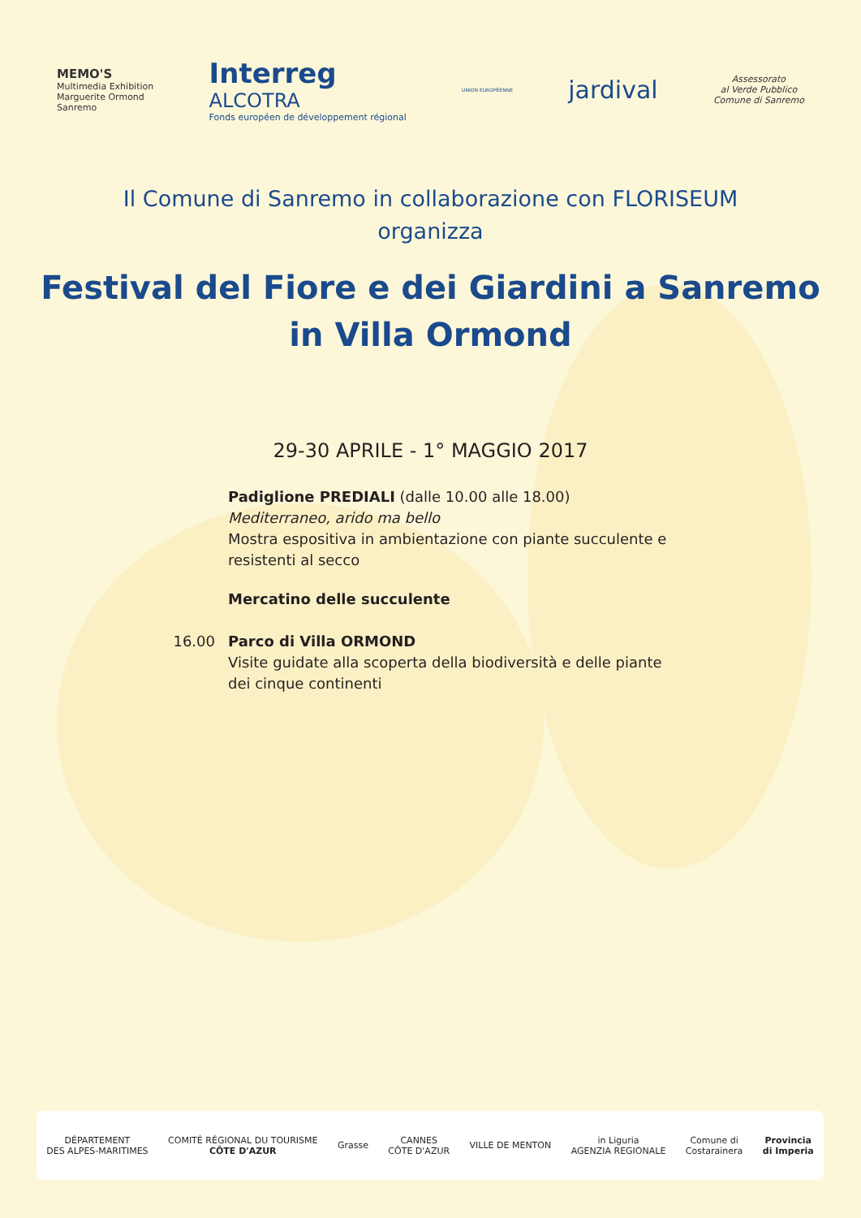MEMO'S
Multimedia Exhibition
Marguerite Ormond
Sanremo
Interreg
ALCOTRA
Fonds européen de développement régional
UNION EUROPÉENNE
jardival
Assessorato
al Verde Pubblico
Comune di Sanremo
Il Comune di Sanremo in collaborazione con FLORISEUM
organizza
Festival del Fiore e dei Giardini a Sanremo
in Villa Ormond
29-30 APRILE - 1° MAGGIO 2017
Padiglione PREDIALI (dalle 10.00 alle 18.00)
Mediterraneo, arido ma bello
Mostra espositiva in ambientazione con piante succulente e resistenti al secco
Mercatino delle succulente
16.00 Parco di Villa ORMOND
Visite guidate alla scoperta della biodiversità e delle piante dei cinque continenti
DÉPARTEMENT
DES ALPES-MARITIMES
COMITÉ RÉGIONAL DU TOURISME
CÔTE D'AZUR
Grasse
CANNES
CÔTE D'AZUR
VILLE DE MENTON
in Liguria
AGENZIA REGIONALE
Comune di
Costarainera
Provincia
di Imperia